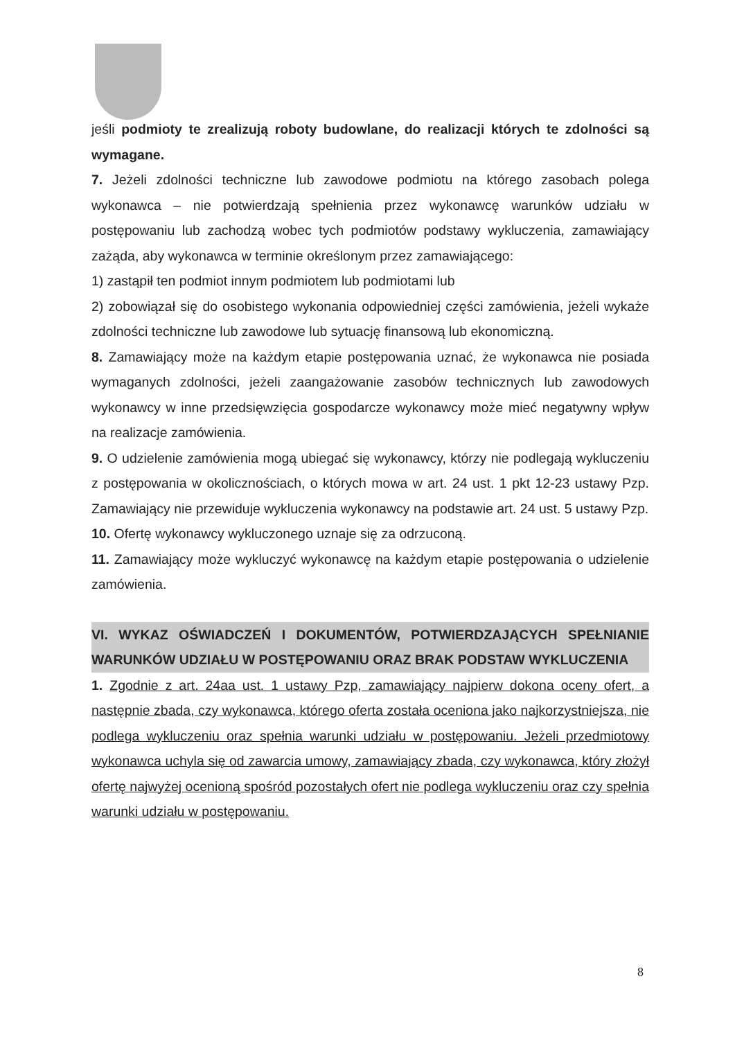jeśli podmioty te zrealizują roboty budowlane, do realizacji których te zdolności są wymagane.
7. Jeżeli zdolności techniczne lub zawodowe podmiotu na którego zasobach polega wykonawca – nie potwierdzają spełnienia przez wykonawcę warunków udziału w postępowaniu lub zachodzą wobec tych podmiotów podstawy wykluczenia, zamawiający zażąda, aby wykonawca w terminie określonym przez zamawiającego:
1) zastąpił ten podmiot innym podmiotem lub podmiotami lub
2) zobowiązał się do osobistego wykonania odpowiedniej części zamówienia, jeżeli wykaże zdolności techniczne lub zawodowe lub sytuację finansową lub ekonomiczną.
8. Zamawiający może na każdym etapie postępowania uznać, że wykonawca nie posiada wymaganych zdolności, jeżeli zaangażowanie zasobów technicznych lub zawodowych wykonawcy w inne przedsięwzięcia gospodarcze wykonawcy może mieć negatywny wpływ na realizacje zamówienia.
9. O udzielenie zamówienia mogą ubiegać się wykonawcy, którzy nie podlegają wykluczeniu z postępowania w okolicznościach, o których mowa w art. 24 ust. 1 pkt 12-23 ustawy Pzp. Zamawiający nie przewiduje wykluczenia wykonawcy na podstawie art. 24 ust. 5 ustawy Pzp.
10. Ofertę wykonawcy wykluczonego uznaje się za odrzuconą.
11. Zamawiający może wykluczyć wykonawcę na każdym etapie postępowania o udzielenie zamówienia.
VI. WYKAZ OŚWIADCZEŃ I DOKUMENTÓW, POTWIERDZAJĄCYCH SPEŁNIANIE WARUNKÓW UDZIAŁU W POSTĘPOWANIU ORAZ BRAK PODSTAW WYKLUCZENIA
1. Zgodnie z art. 24aa ust. 1 ustawy Pzp, zamawiający najpierw dokona oceny ofert, a następnie zbada, czy wykonawca, którego oferta została oceniona jako najkorzystniejsza, nie podlega wykluczeniu oraz spełnia warunki udziału w postępowaniu. Jeżeli przedmiotowy wykonawca uchyla się od zawarcia umowy, zamawiający zbada, czy wykonawca, który złożył ofertę najwyżej ocenioną spośród pozostałych ofert nie podlega wykluczeniu oraz czy spełnia warunki udziału w postępowaniu.
8